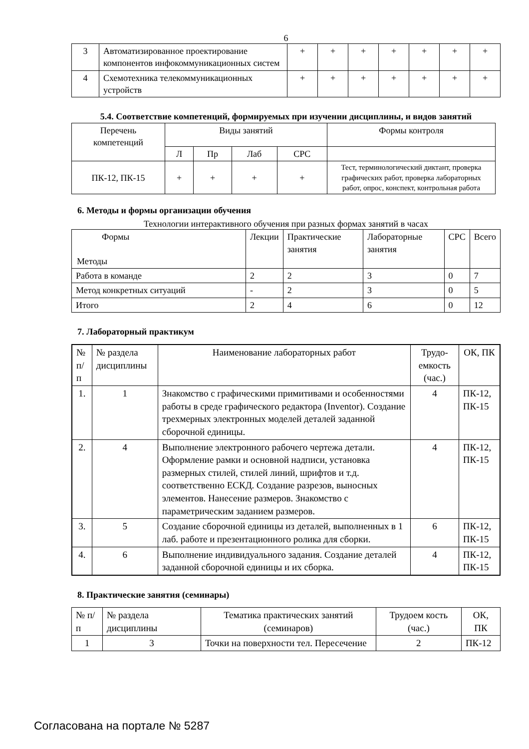6
| 3 | Автоматизированное проектирование компонентов инфокоммуникационных систем | + | + | + | + | + | + | + |
| 4 | Схемотехника телекоммуникационных устройств | + | + | + | + | + | + | + |
5.4. Соответствие компетенций, формируемых при изучении дисциплины, и видов занятий
| Перечень компетенций | Виды занятий | | | | Формы контроля |
| | Л | Пр | Лаб | СРС | |
| ПК-12, ПК-15 | + | + | + | + | Тест, терминологический диктант, проверка графических работ, проверка лабораторных работ, опрос, конспект, контрольная работа |
6. Методы и формы организации обучения
Технологии интерактивного обучения при разных формах занятий в часах
| Формы Методы | Лекции | Практические занятия | Лабораторные занятия | СРС | Всего |
| --- | --- | --- | --- | --- | --- |
| Работа в команде | 2 | 2 | 3 | 0 | 7 |
| Метод конкретных ситуаций | - | 2 | 3 | 0 | 5 |
| Итого | 2 | 4 | 6 | 0 | 12 |
7. Лабораторный практикум
| № п/п | № раздела дисциплины | Наименование лабораторных работ | Трудо-емкость (час.) | ОК, ПК |
| 1. | 1 | Знакомство с графическими примитивами и особенностями работы в среде графического редактора (Inventor). Создание трехмерных электронных моделей деталей заданной сборочной единицы. | 4 | ПК-12, ПК-15 |
| 2. | 4 | Выполнение электронного рабочего чертежа детали. Оформление рамки и основной надписи, установка размерных стилей, стилей линий, шрифтов и т.д. соответственно ЕСКД. Создание разрезов, выносных элементов. Нанесение размеров. Знакомство с параметрическим заданием размеров. | 4 | ПК-12, ПК-15 |
| 3. | 5 | Создание сборочной единицы из деталей, выполненных в 1 лаб. работе и презентационного ролика для сборки. | 6 | ПК-12, ПК-15 |
| 4. | 6 | Выполнение индивидуального задания. Создание деталей заданной сборочной единицы и их сборка. | 4 | ПК-12, ПК-15 |
8. Практические занятия (семинары)
| № п/п | № раздела дисциплины | Тематика практических занятий (семинаров) | Трудоем кость (час.) | ОК, ПК |
| 1 | 3 | Точки на поверхности тел. Пересечение | 2 | ПК-12 |
Согласована на портале № 5287